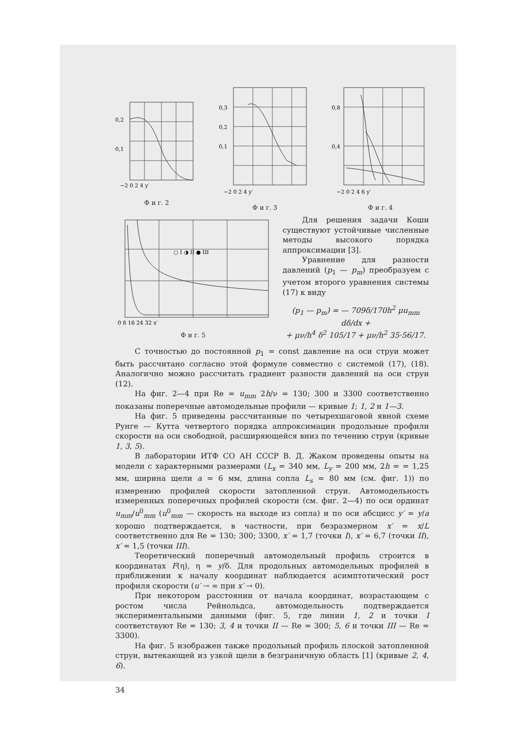0,2
0,1
−2 0 2 4 y′
Ф и г. 2
0,3
0,2
0,1
−2 0 2 4 y′
Ф и г. 3
0,8
0,4
−2 0 2 4 6 y′
Ф и г. 4
○ I ◑ II ● III
0 8 16 24 32 x′
Ф и г. 5
Для решения задачи Коши существуют устойчивые численные методы высокого порядка аппроксимации [3].
Уравнение для разности давлений (p<sub>1</sub> — p<sub>m</sub>) преобразуем с учетом второго уравнения системы (17) к виду
(p<sub>1</sub> — p<sub>m</sub>) = — 709δ/170h<sup>2</sup> μu<sub>mm</sub> dδ/dx +
+ μν/h<sup>4</sup> δ<sup>2</sup> 105/17 + μν/h<sup>2</sup> 35·56/17.
С точностью до постоянной p<sub>1</sub> = const давление на оси струи может быть рассчитано согласно этой формуле совместно с системой (17), (18). Аналогично можно рассчитать градиент разности давлений на оси струи (12).
На фиг. 2—4 при Re = u<sub>mm</sub> 2h/ν = 130; 300 и 3300 соответственно показаны поперечные автомодельные профили — кривые 1; 1, 2 и 1—3.
На фиг. 5 приведены рассчитанные по четырехшаговой явной схеме Рунге — Кутта четвертого порядка аппроксимации продольные профили скорости на оси свободной, расширяющейся вниз по течению струи (кривые 1, 3, 5).
В лаборатории ИТФ СО АН СССР В. Д. Жаком проведены опыты на модели с характерными размерами (L<sub>x</sub> = 340 мм, L<sub>y</sub> = 200 мм, 2h = = 1,25 мм, ширина щели a = 6 мм, длина сопла L<sub>s</sub> = 80 мм (см. фиг. 1)) по измерению профилей скорости затопленной струи. Автомодельность измеренных поперечных профилей скорости (см. фиг. 2—4) по оси ординат u<sub>mm</sub>/u<sup>0</sup><sub>mm</sub> (u<sup>0</sup><sub>mm</sub> — скорость на выходе из сопла) и по оси абсцисс y′ = y/a хорошо подтверждается, в частности, при безразмерном x′ = x/L соответственно для Re = 130; 300; 3300, x′ = 1,7 (точки I), x′ = 6,7 (точки II), x′ = 1,5 (точки III).
Теоретический поперечный автомодельный профиль строится в координатах F(η), η = y/δ. Для продольных автомодельных профилей в приближении к началу координат наблюдается асимптотический рост профиля скорости (u′ → ∞ при x′ → 0).
При некотором расстоянии от начала координат, возрастающем с ростом числа Рейнольдса, автомодельность подтверждается экспериментальными данными (фиг. 5, где линии 1, 2 и точки I соответствуют Re = 130; 3, 4 и точки II — Re = 300; 5, 6 и точки III — Re = 3300).
На фиг. 5 изображен также продольный профиль плоской затопленной струи, вытекающей из узкой щели в безграничную область [1] (кривые 2, 4, 6).
34